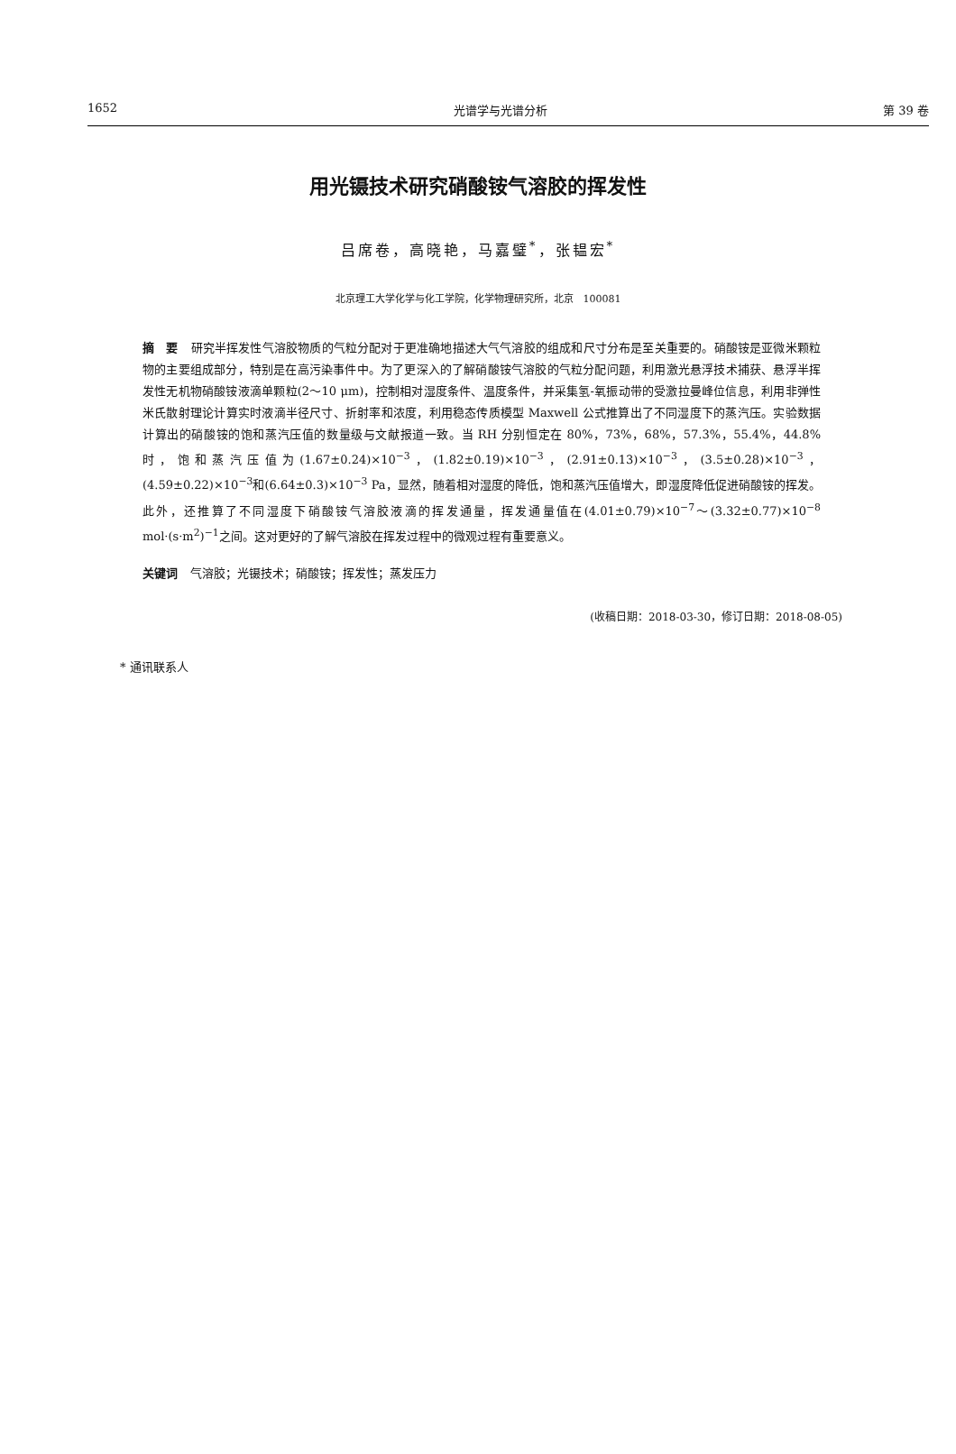1652 光谱学与光谱分析 第 39 卷
用光镊技术研究硝酸铵气溶胶的挥发性
吕席卷，高晓艳，马嘉璧<sup>*</sup>，张韫宏<sup>*</sup>
北京理工大学化学与化工学院，化学物理研究所，北京　100081
摘　要 研究半挥发性气溶胶物质的气粒分配对于更准确地描述大气气溶胶的组成和尺寸分布是至关重要的。硝酸铵是亚微米颗粒物的主要组成部分，特别是在高污染事件中。为了更深入的了解硝酸铵气溶胶的气粒分配问题，利用激光悬浮技术捕获、悬浮半挥发性无机物硝酸铵液滴单颗粒(2～10 μm)，控制相对湿度条件、温度条件，并采集氢-氧振动带的受激拉曼峰位信息，利用非弹性米氏散射理论计算实时液滴半径尺寸、折射率和浓度，利用稳态传质模型 Maxwell 公式推算出了不同湿度下的蒸汽压。实验数据计算出的硝酸铵的饱和蒸汽压值的数量级与文献报道一致。当 RH 分别恒定在 80%，73%，68%，57.3%，55.4%，44.8% 时，饱和蒸汽压值为(1.67±0.24)×10<sup>−3</sup>，(1.82±0.19)×10<sup>−3</sup>，(2.91±0.13)×10<sup>−3</sup>，(3.5±0.28)×10<sup>−3</sup>，(4.59±0.22)×10<sup>−3</sup>和(6.64±0.3)×10<sup>−3</sup> Pa，显然，随着相对湿度的降低，饱和蒸汽压值增大，即湿度降低促进硝酸铵的挥发。此外，还推算了不同湿度下硝酸铵气溶胶液滴的挥发通量，挥发通量值在(4.01±0.79)×10<sup>−7</sup>～(3.32±0.77)×10<sup>−8</sup> mol·(s·m<sup>2</sup>)<sup>−1</sup>之间。这对更好的了解气溶胶在挥发过程中的微观过程有重要意义。
关键词 气溶胶；光镊技术；硝酸铵；挥发性；蒸发压力
(收稿日期：2018-03-30，修订日期：2018-08-05)
* 通讯联系人